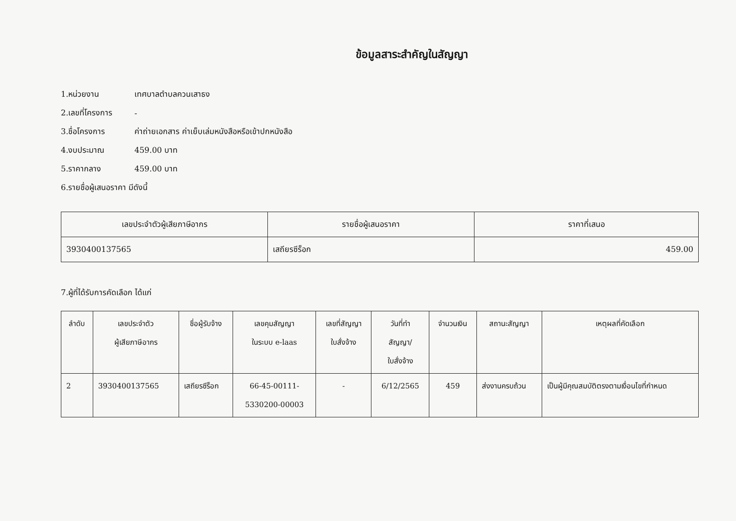ข้อมูลสาระสำคัญในสัญญา
1.หน่วยงาน เทศบาลตำบลควนเสาธง
2.เลขที่โครงการ -
3.ชื่อโครงการ ค่าถ่ายเอกสาร ค่าเย็บเล่มหนังสือหรือเข้าปกหนังสือ
4.งบประมาณ 459.00 บาท
5.ราคากลาง 459.00 บาท
6.รายชื่อผู้เสนอราคา มีดังนี้
| เลขประจำตัวผู้เสียภาษีอากร | รายชื่อผู้เสนอราคา | ราคาที่เสนอ |
| --- | --- | --- |
| 3930400137565 | เสถียรซีร็อก | 459.00 |
7.ผู้ที่ได้รับการคัดเลือก ได้แก่
| ลำดับ | เลขประจำตัว ผู้เสียภาษีอากร | ชื่อผู้รับจ้าง | เลขคุมสัญญา ในระบบ e-laas | เลขที่สัญญา ใบสั่งจ้าง | วันที่ทำ สัญญา/ ใบสั่งจ้าง | จำนวนเงิน | สถานะสัญญา | เหตุผลที่คัดเลือก |
| --- | --- | --- | --- | --- | --- | --- | --- | --- |
| 2 | 3930400137565 | เสถียรซีร็อก | 66-45-00111- 5330200-00003 | - | 6/12/2565 | 459 | ส่งงานครบถ้วน | เป็นผู้มีคุณสมบัติตรงตามเงื่อนไขที่กำหนด |